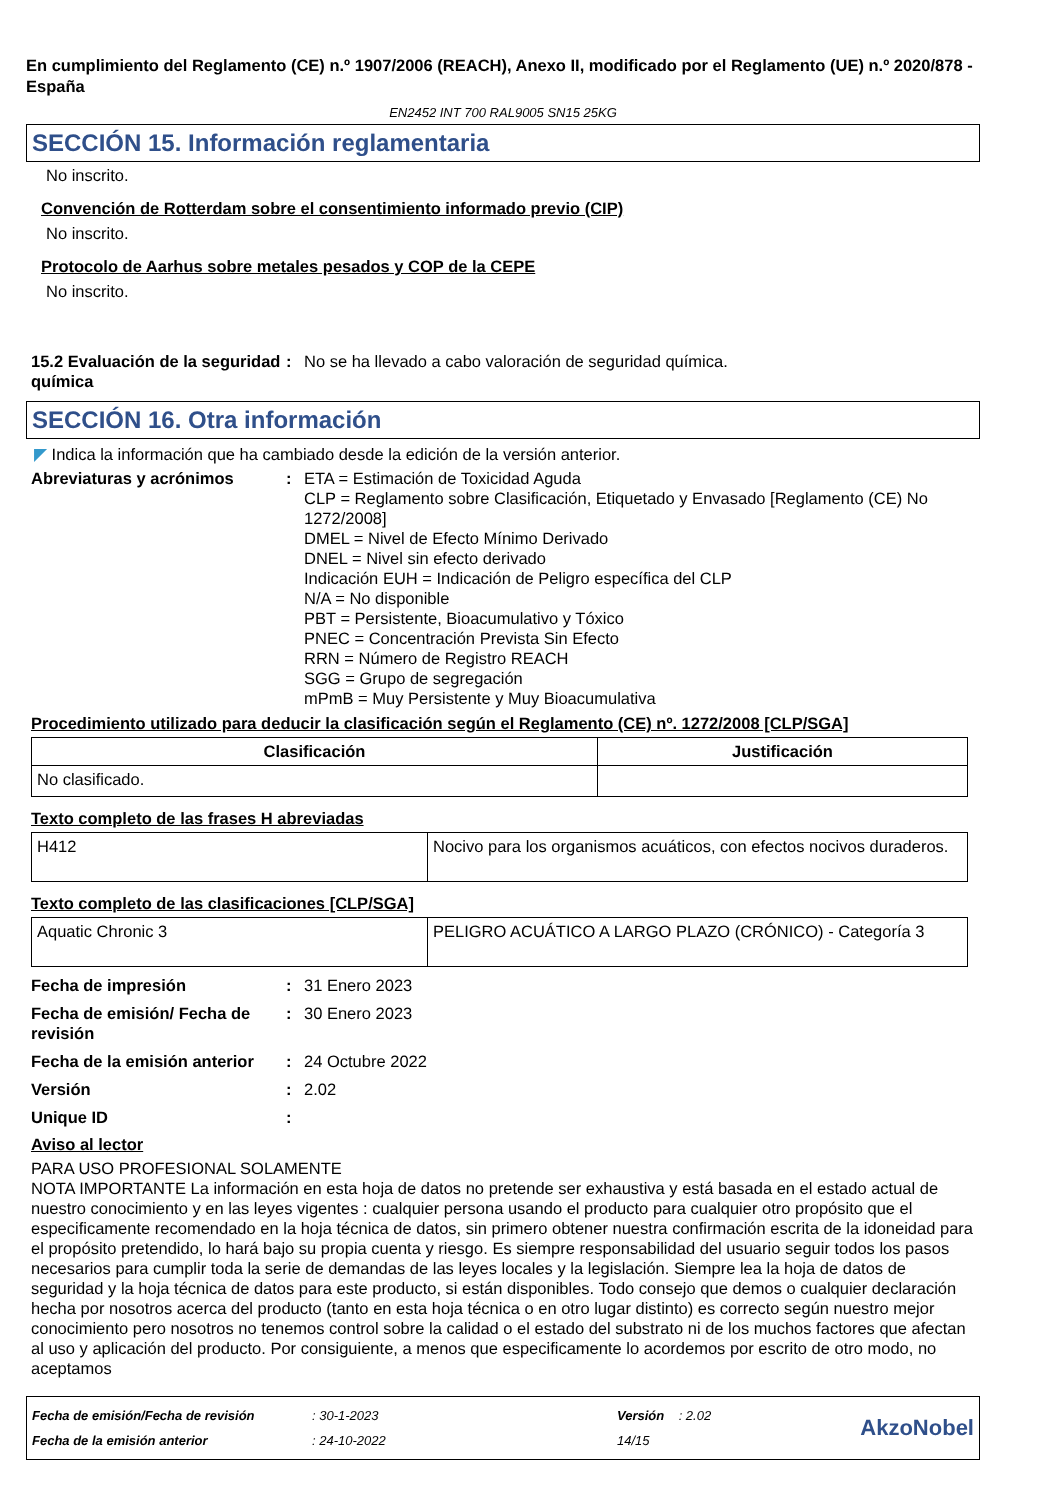En cumplimiento del Reglamento (CE) n.º 1907/2006 (REACH), Anexo II, modificado por el Reglamento (UE) n.º 2020/878 - España
EN2452 INT 700 RAL9005 SN15 25KG
SECCIÓN 15. Información reglamentaria
No inscrito.
Convención de Rotterdam sobre el consentimiento informado previo (CIP)
No inscrito.
Protocolo de Aarhus sobre metales pesados y COP de la CEPE
No inscrito.
15.2 Evaluación de la seguridad química
: No se ha llevado a cabo valoración de seguridad química.
SECCIÓN 16. Otra información
◤ Indica la información que ha cambiado desde la edición de la versión anterior.
Abreviaturas y acrónimos : ETA = Estimación de Toxicidad Aguda
CLP = Reglamento sobre Clasificación, Etiquetado y Envasado [Reglamento (CE) No 1272/2008]
DMEL = Nivel de Efecto Mínimo Derivado
DNEL = Nivel sin efecto derivado
Indicación EUH = Indicación de Peligro específica del CLP
N/A = No disponible
PBT = Persistente, Bioacumulativo y Tóxico
PNEC = Concentración Prevista Sin Efecto
RRN = Número de Registro REACH
SGG = Grupo de segregación
mPmB = Muy Persistente y Muy Bioacumulativa
Procedimiento utilizado para deducir la clasificación según el Reglamento (CE) nº. 1272/2008 [CLP/SGA]
| Clasificación | Justificación |
| --- | --- |
| No clasificado. | |
Texto completo de las frases H abreviadas
| H412 | Nocivo para los organismos acuáticos, con efectos nocivos duraderos. |
Texto completo de las clasificaciones [CLP/SGA]
| Aquatic Chronic 3 | PELIGRO ACUÁTICO A LARGO PLAZO (CRÓNICO) - Categoría 3 |
Fecha de impresión : 31 Enero 2023
Fecha de emisión/ Fecha de revisión
: 30 Enero 2023
Fecha de la emisión anterior
: 24 Octubre 2022
Versión : 2.02
Unique ID :
Aviso al lector
PARA USO PROFESIONAL SOLAMENTE
NOTA IMPORTANTE La información en esta hoja de datos no pretende ser exhaustiva y está basada en el estado actual de nuestro conocimiento y en las leyes vigentes : cualquier persona usando el producto para cualquier otro propósito que el especificamente recomendado en la hoja técnica de datos, sin primero obtener nuestra confirmación escrita de la idoneidad para el propósito pretendido, lo hará bajo su propia cuenta y riesgo. Es siempre responsabilidad del usuario seguir todos los pasos necesarios para cumplir toda la serie de demandas de las leyes locales y la legislación. Siempre lea la hoja de datos de seguridad y la hoja técnica de datos para este producto, si están disponibles. Todo consejo que demos o cualquier declaración hecha por nosotros acerca del producto (tanto en esta hoja técnica o en otro lugar distinto) es correcto según nuestro mejor conocimiento pero nosotros no tenemos control sobre la calidad o el estado del substrato ni de los muchos factores que afectan al uso y aplicación del producto. Por consiguiente, a menos que especificamente lo acordemos por escrito de otro modo, no aceptamos
Fecha de emisión/Fecha de revisión
Fecha de la emisión anterior
: 30-1-2023
: 24-10-2022
Versión : 2.02
14/15
AkzoNobel